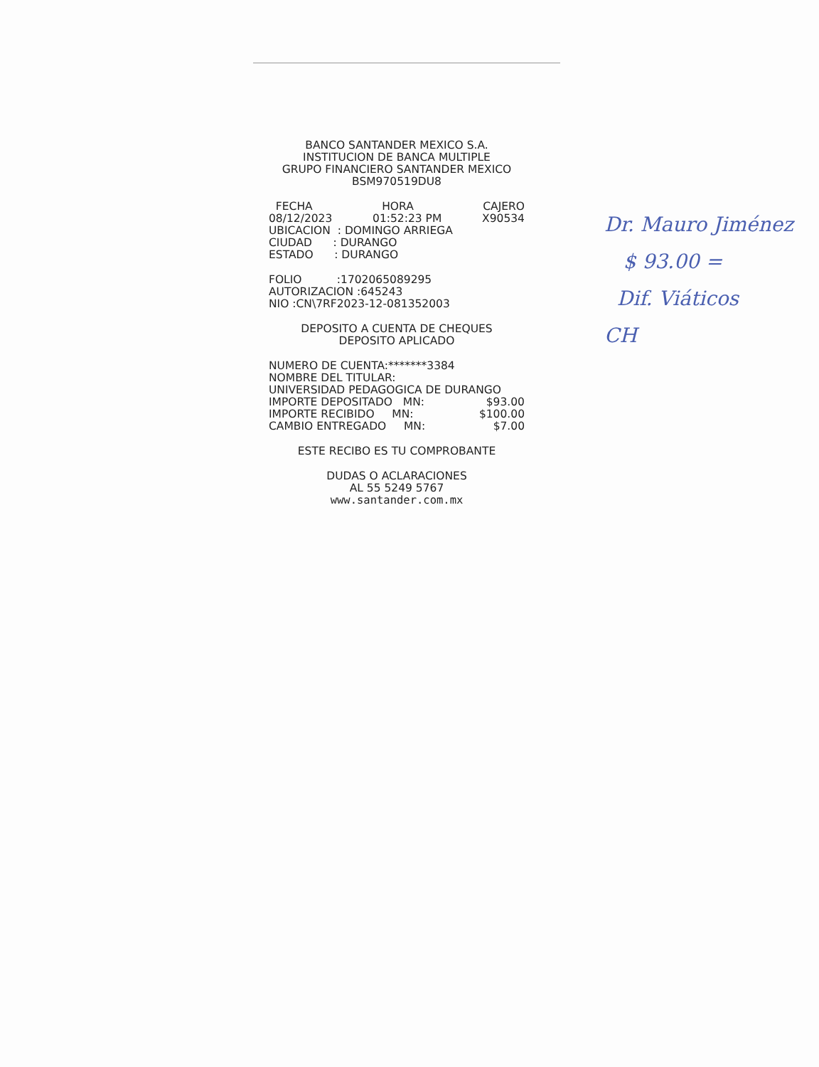BANCO SANTANDER MEXICO S.A.
INSTITUCION DE BANCA MULTIPLE
GRUPO FINANCIERO SANTANDER MEXICO
BSM970519DU8
FECHA HORA CAJERO
08/12/2023 01:52:23 PM X90534
UBICACION : DOMINGO ARRIEGA
CIUDAD : DURANGO
ESTADO : DURANGO
FOLIO :1702065089295
AUTORIZACION :645243
NIO :CN\7RF2023-12-081352003
DEPOSITO A CUENTA DE CHEQUES
DEPOSITO APLICADO
NUMERO DE CUENTA:*******3384
NOMBRE DEL TITULAR:
UNIVERSIDAD PEDAGOGICA DE DURANGO
IMPORTE DEPOSITADO MN: $93.00
IMPORTE RECIBIDO MN: $100.00
CAMBIO ENTREGADO MN: $7.00
ESTE RECIBO ES TU COMPROBANTE
DUDAS O ACLARACIONES
AL 55 5249 5767
www.santander.com.mx
Dr. Mauro Jiménez
$ 93.00 =
Dif. Viáticos
CH